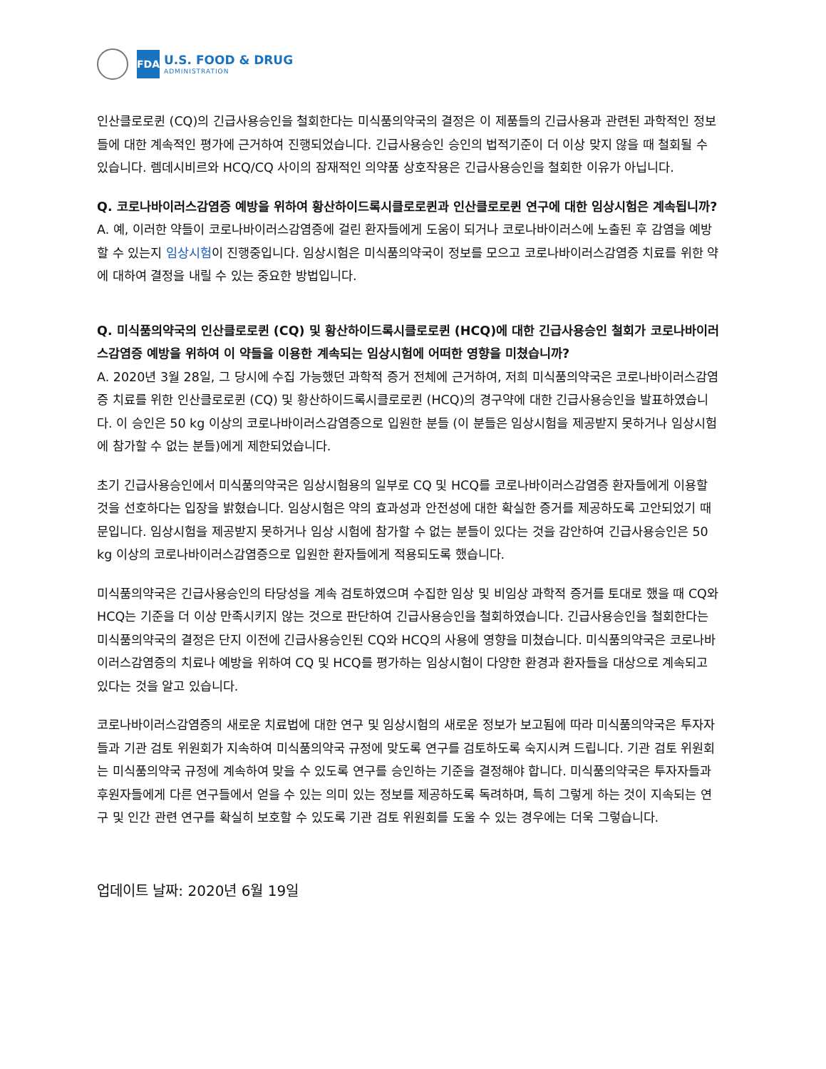FDA
U.S. FOOD & DRUG
ADMINISTRATION
인산클로로퀸 (CQ)의 긴급사용승인을 철회한다는 미식품의약국의 결정은 이 제품들의 긴급사용과 관련된 과학적인 정보들에 대한 계속적인 평가에 근거하여 진행되었습니다. 긴급사용승인 승인의 법적기준이 더 이상 맞지 않을 때 철회될 수 있습니다. 렘데시비르와 HCQ/CQ 사이의 잠재적인 의약품 상호작용은 긴급사용승인을 철회한 이유가 아닙니다.
Q. 코로나바이러스감염증 예방을 위하여 황산하이드록시클로로퀸과 인산클로로퀸 연구에 대한 임상시험은 계속됩니까?
A. 예, 이러한 약들이 코로나바이러스감염증에 걸린 환자들에게 도움이 되거나 코로나바이러스에 노출된 후 감염을 예방할 수 있는지 임상시험이 진행중입니다. 임상시험은 미식품의약국이 정보를 모으고 코로나바이러스감염증 치료를 위한 약에 대하여 결정을 내릴 수 있는 중요한 방법입니다.
Q. 미식품의약국의 인산클로로퀸 (CQ) 및 황산하이드록시클로로퀸 (HCQ)에 대한 긴급사용승인 철회가 코로나바이러스감염증 예방을 위하여 이 약들을 이용한 계속되는 임상시험에 어떠한 영향을 미쳤습니까?
A. 2020년 3월 28일, 그 당시에 수집 가능했던 과학적 증거 전체에 근거하여, 저희 미식품의약국은 코로나바이러스감염증 치료를 위한 인산클로로퀸 (CQ) 및 황산하이드록시클로로퀸 (HCQ)의 경구약에 대한 긴급사용승인을 발표하였습니다. 이 승인은 50 kg 이상의 코로나바이러스감염증으로 입원한 분들 (이 분들은 임상시험을 제공받지 못하거나 임상시험에 참가할 수 없는 분들)에게 제한되었습니다.
초기 긴급사용승인에서 미식품의약국은 임상시험용의 일부로 CQ 및 HCQ를 코로나바이러스감염증 환자들에게 이용할 것을 선호하다는 입장을 밝혔습니다. 임상시험은 약의 효과성과 안전성에 대한 확실한 증거를 제공하도록 고안되었기 때문입니다. 임상시험을 제공받지 못하거나 임상 시험에 참가할 수 없는 분들이 있다는 것을 감안하여 긴급사용승인은 50 kg 이상의 코로나바이러스감염증으로 입원한 환자들에게 적용되도록 했습니다.
미식품의약국은 긴급사용승인의 타당성을 계속 검토하였으며 수집한 임상 및 비임상 과학적 증거를 토대로 했을 때 CQ와 HCQ는 기준을 더 이상 만족시키지 않는 것으로 판단하여 긴급사용승인을 철회하였습니다. 긴급사용승인을 철회한다는 미식품의약국의 결정은 단지 이전에 긴급사용승인된 CQ와 HCQ의 사용에 영향을 미쳤습니다. 미식품의약국은 코로나바이러스감염증의 치료나 예방을 위하여 CQ 및 HCQ를 평가하는 임상시험이 다양한 환경과 환자들을 대상으로 계속되고 있다는 것을 알고 있습니다.
코로나바이러스감염증의 새로운 치료법에 대한 연구 및 임상시험의 새로운 정보가 보고됨에 따라 미식품의약국은 투자자들과 기관 검토 위원회가 지속하여 미식품의약국 규정에 맞도록 연구를 검토하도록 숙지시켜 드립니다. 기관 검토 위원회는 미식품의약국 규정에 계속하여 맞을 수 있도록 연구를 승인하는 기준을 결정해야 합니다. 미식품의약국은 투자자들과 후원자들에게 다른 연구들에서 얻을 수 있는 의미 있는 정보를 제공하도록 독려하며, 특히 그렇게 하는 것이 지속되는 연구 및 인간 관련 연구를 확실히 보호할 수 있도록 기관 검토 위원회를 도울 수 있는 경우에는 더욱 그렇습니다.
업데이트 날짜: 2020년 6월 19일